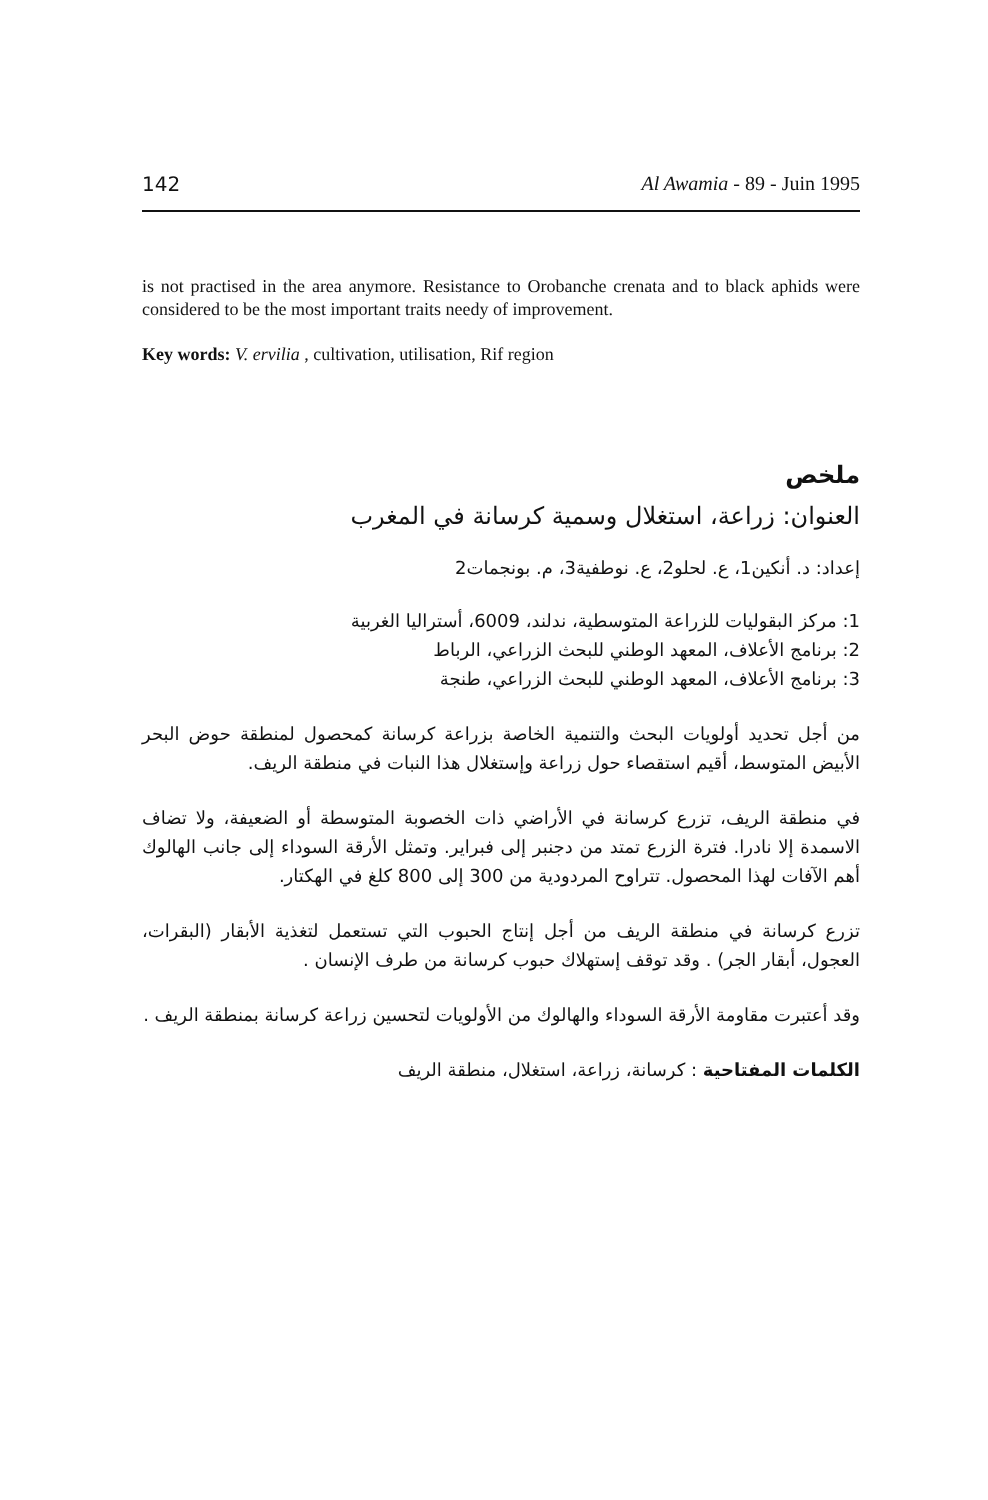142 Al Awamia - 89 - Juin 1995
is not practised in the area anymore. Resistance to Orobanche crenata and to black aphids were considered to be the most important traits needy of improvement.
Key words: V. ervilia , cultivation, utilisation, Rif region
ملخص
العنوان: زراعة، استغلال وسمية كرسانة في المغرب
إعداد: د. أنكين1، ع. لحلو2، ع. نوطفية3، م. بونجمات2
1: مركز البقوليات للزراعة المتوسطية، ندلند، 6009، أستراليا الغربية
2: برنامج الأعلاف، المعهد الوطني للبحث الزراعي، الرباط
3: برنامج الأعلاف، المعهد الوطني للبحث الزراعي، طنجة
من أجل تحديد أولويات البحث والتنمية الخاصة بزراعة كرسانة كمحصول لمنطقة حوض البحر الأبيض المتوسط، أقيم استقصاء حول زراعة وإستغلال هذا النبات في منطقة الريف.
في منطقة الريف، تزرع كرسانة في الأراضي ذات الخصوبة المتوسطة أو الضعيفة، ولا تضاف الاسمدة إلا نادرا. فترة الزرع تمتد من دجنبر إلى فبراير. وتمثل الأرقة السوداء إلى جانب الهالوك أهم الآفات لهذا المحصول. تتراوح المردودية من 300 إلى 800 كلغ في الهكتار.
تزرع كرسانة في منطقة الريف من أجل إنتاج الحبوب التي تستعمل لتغذية الأبقار (البقرات، العجول، أبقار الجر) . وقد توقف إستهلاك حبوب كرسانة من طرف الإنسان .
وقد أعتبرت مقاومة الأرقة السوداء والهالوك من الأولويات لتحسين زراعة كرسانة بمنطقة الريف .
الكلمات المفتاحية : كرسانة، زراعة، استغلال، منطقة الريف